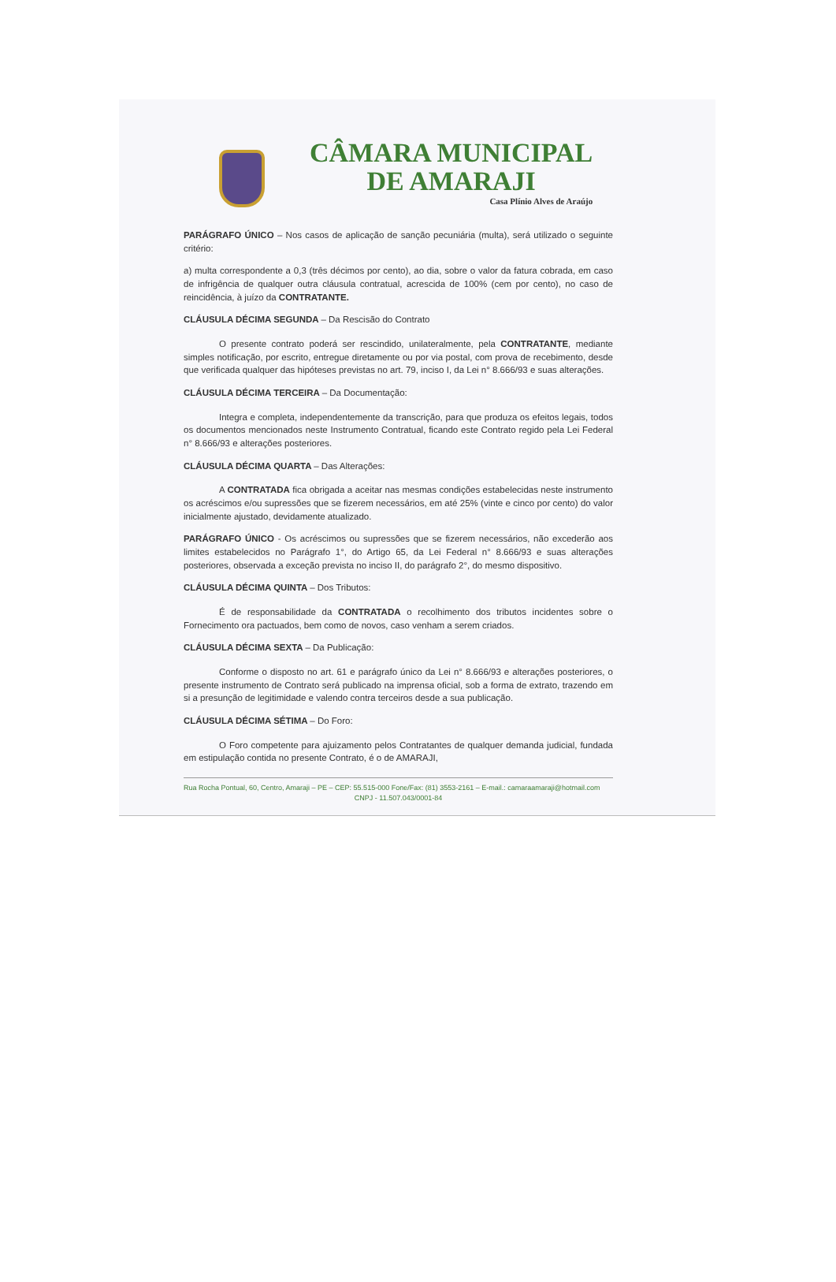CÂMARA MUNICIPAL
DE AMARAJI
Casa Plínio Alves de Araújo
PARÁGRAFO ÚNICO – Nos casos de aplicação de sanção pecuniária (multa), será utilizado o seguinte critério:
a) multa correspondente a 0,3 (três décimos por cento), ao dia, sobre o valor da fatura cobrada, em caso de infrigência de qualquer outra cláusula contratual, acrescida de 100% (cem por cento), no caso de reincidência, à juízo da CONTRATANTE.
CLÁUSULA DÉCIMA SEGUNDA – Da Rescisão do Contrato
O presente contrato poderá ser rescindido, unilateralmente, pela CONTRATANTE, mediante simples notificação, por escrito, entregue diretamente ou por via postal, com prova de recebimento, desde que verificada qualquer das hipóteses previstas no art. 79, inciso I, da Lei n° 8.666/93 e suas alterações.
CLÁUSULA DÉCIMA TERCEIRA – Da Documentação:
Integra e completa, independentemente da transcrição, para que produza os efeitos legais, todos os documentos mencionados neste Instrumento Contratual, ficando este Contrato regido pela Lei Federal n° 8.666/93 e alterações posteriores.
CLÁUSULA DÉCIMA QUARTA – Das Alterações:
A CONTRATADA fica obrigada a aceitar nas mesmas condições estabelecidas neste instrumento os acréscimos e/ou supressões que se fizerem necessários, em até 25% (vinte e cinco por cento) do valor inicialmente ajustado, devidamente atualizado.
PARÁGRAFO ÚNICO - Os acréscimos ou supressões que se fizerem necessários, não excederão aos limites estabelecidos no Parágrafo 1°, do Artigo 65, da Lei Federal n° 8.666/93 e suas alterações posteriores, observada a exceção prevista no inciso II, do parágrafo 2°, do mesmo dispositivo.
CLÁUSULA DÉCIMA QUINTA – Dos Tributos:
É de responsabilidade da CONTRATADA o recolhimento dos tributos incidentes sobre o Fornecimento ora pactuados, bem como de novos, caso venham a serem criados.
CLÁUSULA DÉCIMA SEXTA – Da Publicação:
Conforme o disposto no art. 61 e parágrafo único da Lei n° 8.666/93 e alterações posteriores, o presente instrumento de Contrato será publicado na imprensa oficial, sob a forma de extrato, trazendo em si a presunção de legitimidade e valendo contra terceiros desde a sua publicação.
CLÁUSULA DÉCIMA SÉTIMA – Do Foro:
O Foro competente para ajuizamento pelos Contratantes de qualquer demanda judicial, fundada em estipulação contida no presente Contrato, é o de AMARAJI,
Rua Rocha Pontual, 60, Centro, Amaraji – PE – CEP: 55.515-000 Fone/Fax: (81) 3553-2161 – E-mail.: camaraamaraji@hotmail.com
CNPJ - 11.507.043/0001-84